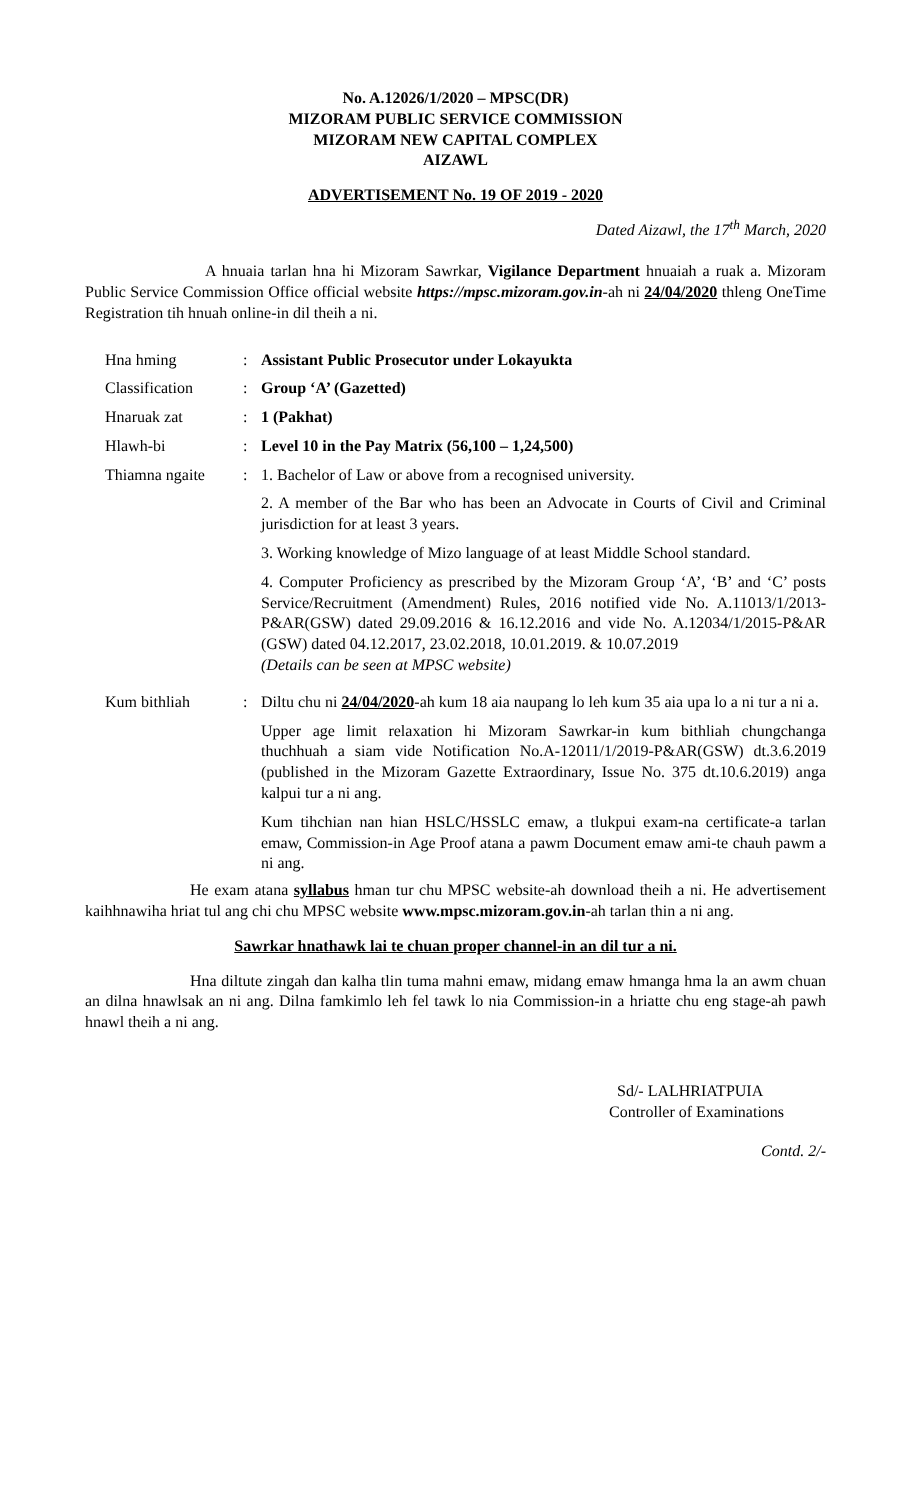No. A.12026/1/2020 – MPSC(DR)
MIZORAM PUBLIC SERVICE COMMISSION
MIZORAM NEW CAPITAL COMPLEX
AIZAWL
ADVERTISEMENT No. 19 OF 2019 - 2020
Dated Aizawl, the 17<sup>th</sup> March, 2020
A hnuaia tarlan hna hi Mizoram Sawrkar, Vigilance Department hnuaiah a ruak a. Mizoram Public Service Commission Office official website https://mpsc.mizoram.gov.in-ah ni 24/04/2020 thleng OneTime Registration tih hnuah online-in dil theih a ni.
| Hna hming | : | Assistant Public Prosecutor under Lokayukta |
| Classification | : | Group ‘A’ (Gazetted) |
| Hnaruak zat | : | 1 (Pakhat) |
| Hlawh-bi | : | Level 10 in the Pay Matrix (56,100 – 1,24,500) |
| Thiamna ngaite | : | 1. Bachelor of Law or above from a recognised university. 2. A member of the Bar who has been an Advocate in Courts of Civil and Criminal jurisdiction for at least 3 years. 3. Working knowledge of Mizo language of at least Middle School standard. 4. Computer Proficiency as prescribed by the Mizoram Group ‘A’, ‘B’ and ‘C’ posts Service/Recruitment (Amendment) Rules, 2016 notified vide No. A.11013/1/2013-P&AR(GSW) dated 29.09.2016 & 16.12.2016 and vide No. A.12034/1/2015-P&AR (GSW) dated 04.12.2017, 23.02.2018, 10.01.2019. & 10.07.2019 (Details can be seen at MPSC website) |
| Kum bithliah | : | Diltu chu ni 24/04/2020 -ah kum 18 aia naupang lo leh kum 35 aia upa lo a ni tur a ni a. Upper age limit relaxation hi Mizoram Sawrkar-in kum bithliah chungchanga thuchhuah a siam vide Notification No.A-12011/1/2019-P&AR(GSW) dt.3.6.2019 (published in the Mizoram Gazette Extraordinary, Issue No. 375 dt.10.6.2019) anga kalpui tur a ni ang. Kum tihchian nan hian HSLC/HSSLC emaw, a tlukpui exam-na certificate-a tarlan emaw, Commission-in Age Proof atana a pawm Document emaw ami-te chauh pawm a ni ang. |
He exam atana syllabus hman tur chu MPSC website-ah download theih a ni. He advertisement kaihhnawiha hriat tul ang chi chu MPSC website www.mpsc.mizoram.gov.in-ah tarlan thin a ni ang.
Sawrkar hnathawk lai te chuan proper channel-in an dil tur a ni.
Hna diltute zingah dan kalha tlin tuma mahni emaw, midang emaw hmanga hma la an awm chuan an dilna hnawlsak an ni ang. Dilna famkimlo leh fel tawk lo nia Commission-in a hriatte chu eng stage-ah pawh hnawl theih a ni ang.
Sd/- LALHRIATPUIA
Controller of Examinations
Contd. 2/-